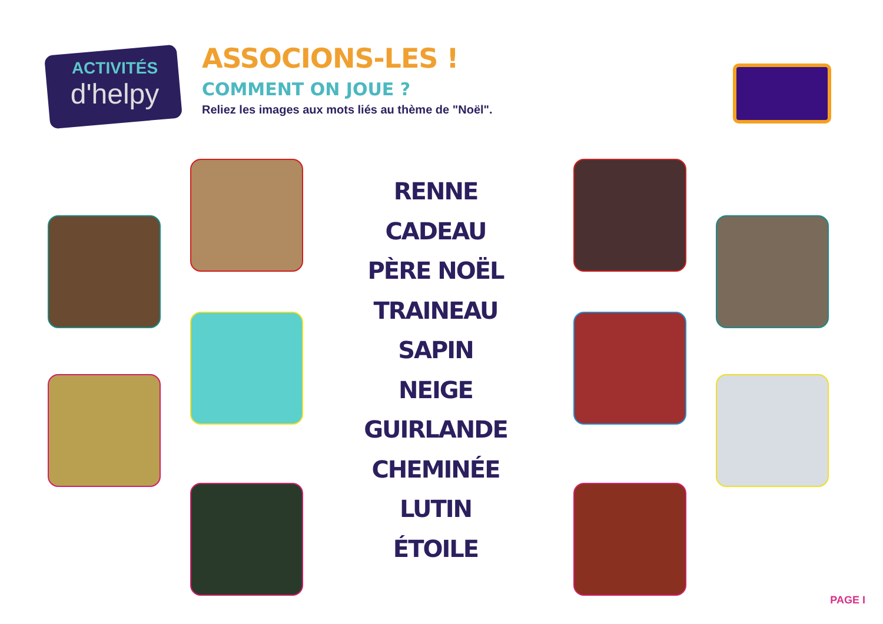ACTIVITÉS
d'helpy
ASSOCIONS-LES !
COMMENT ON JOUE ?
Reliez les images aux mots liés au thème de "Noël".
RENNE
CADEAU
PÈRE NOËL
TRAINEAU
SAPIN
NEIGE
GUIRLANDE
CHEMINÉE
LUTIN
ÉTOILE
PAGE I